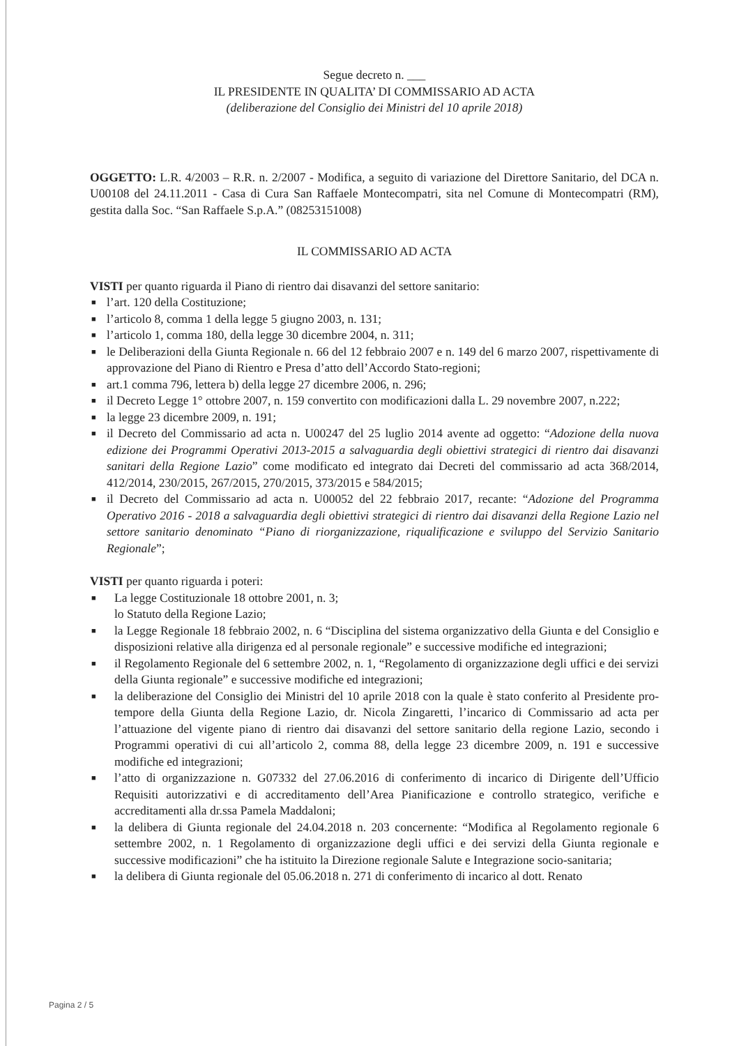Segue decreto n. ___
IL PRESIDENTE IN QUALITA’ DI COMMISSARIO AD ACTA
(deliberazione del Consiglio dei Ministri del 10 aprile 2018)
OGGETTO: L.R. 4/2003 – R.R. n. 2/2007 - Modifica, a seguito di variazione del Direttore Sanitario, del DCA n. U00108 del 24.11.2011 - Casa di Cura San Raffaele Montecompatri, sita nel Comune di Montecompatri (RM), gestita dalla Soc. “San Raffaele S.p.A.” (08253151008)
IL COMMISSARIO AD ACTA
VISTI per quanto riguarda il Piano di rientro dai disavanzi del settore sanitario:
■ l’art. 120 della Costituzione;
■ l’articolo 8, comma 1 della legge 5 giugno 2003, n. 131;
■ l’articolo 1, comma 180, della legge 30 dicembre 2004, n. 311;
■ le Deliberazioni della Giunta Regionale n. 66 del 12 febbraio 2007 e n. 149 del 6 marzo 2007, rispettivamente di approvazione del Piano di Rientro e Presa d’atto dell’Accordo Stato-regioni;
■ art.1 comma 796, lettera b) della legge 27 dicembre 2006, n. 296;
■ il Decreto Legge 1° ottobre 2007, n. 159 convertito con modificazioni dalla L. 29 novembre 2007, n.222;
■ la legge 23 dicembre 2009, n. 191;
■ il Decreto del Commissario ad acta n. U00247 del 25 luglio 2014 avente ad oggetto: “Adozione della nuova edizione dei Programmi Operativi 2013-2015 a salvaguardia degli obiettivi strategici di rientro dai disavanzi sanitari della Regione Lazio” come modificato ed integrato dai Decreti del commissario ad acta 368/2014, 412/2014, 230/2015, 267/2015, 270/2015, 373/2015 e 584/2015;
■ il Decreto del Commissario ad acta n. U00052 del 22 febbraio 2017, recante: “Adozione del Programma Operativo 2016 - 2018 a salvaguardia degli obiettivi strategici di rientro dai disavanzi della Regione Lazio nel settore sanitario denominato “Piano di riorganizzazione, riqualificazione e sviluppo del Servizio Sanitario Regionale”;
VISTI per quanto riguarda i poteri:
■ La legge Costituzionale 18 ottobre 2001, n. 3;
lo Statuto della Regione Lazio;
■ la Legge Regionale 18 febbraio 2002, n. 6 “Disciplina del sistema organizzativo della Giunta e del Consiglio e disposizioni relative alla dirigenza ed al personale regionale” e successive modifiche ed integrazioni;
■ il Regolamento Regionale del 6 settembre 2002, n. 1, “Regolamento di organizzazione degli uffici e dei servizi della Giunta regionale” e successive modifiche ed integrazioni;
■ la deliberazione del Consiglio dei Ministri del 10 aprile 2018 con la quale è stato conferito al Presidente pro-tempore della Giunta della Regione Lazio, dr. Nicola Zingaretti, l’incarico di Commissario ad acta per l’attuazione del vigente piano di rientro dai disavanzi del settore sanitario della regione Lazio, secondo i Programmi operativi di cui all’articolo 2, comma 88, della legge 23 dicembre 2009, n. 191 e successive modifiche ed integrazioni;
■ l’atto di organizzazione n. G07332 del 27.06.2016 di conferimento di incarico di Dirigente dell’Ufficio Requisiti autorizzativi e di accreditamento dell’Area Pianificazione e controllo strategico, verifiche e accreditamenti alla dr.ssa Pamela Maddaloni;
■ la delibera di Giunta regionale del 24.04.2018 n. 203 concernente: “Modifica al Regolamento regionale 6 settembre 2002, n. 1 Regolamento di organizzazione degli uffici e dei servizi della Giunta regionale e successive modificazioni” che ha istituito la Direzione regionale Salute e Integrazione socio-sanitaria;
■ la delibera di Giunta regionale del 05.06.2018 n. 271 di conferimento di incarico al dott. Renato
Pagina 2 / 5